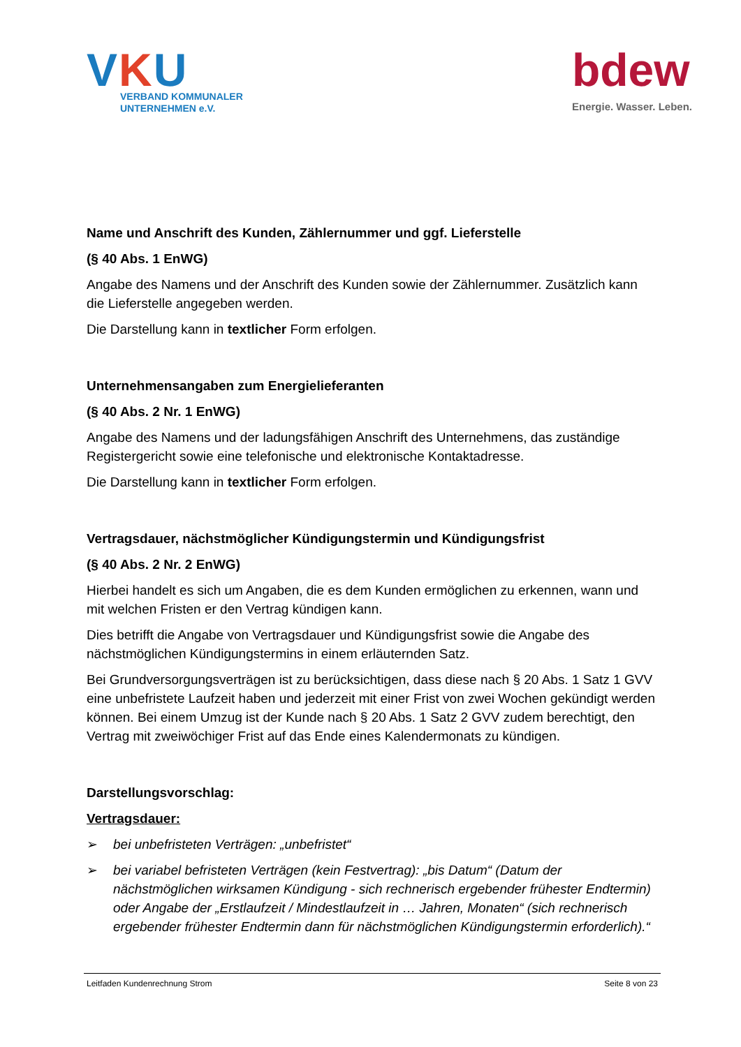VKU
VERBAND KOMMUNALER
UNTERNEHMEN e.V.
bdew
Energie. Wasser. Leben.
Name und Anschrift des Kunden, Zählernummer und ggf. Lieferstelle
(§ 40 Abs. 1 EnWG)
Angabe des Namens und der Anschrift des Kunden sowie der Zählernummer. Zusätzlich kann die Lieferstelle angegeben werden.
Die Darstellung kann in textlicher Form erfolgen.
Unternehmensangaben zum Energielieferanten
(§ 40 Abs. 2 Nr. 1 EnWG)
Angabe des Namens und der ladungsfähigen Anschrift des Unternehmens, das zuständige Registergericht sowie eine telefonische und elektronische Kontaktadresse.
Die Darstellung kann in textlicher Form erfolgen.
Vertragsdauer, nächstmöglicher Kündigungstermin und Kündigungsfrist
(§ 40 Abs. 2 Nr. 2 EnWG)
Hierbei handelt es sich um Angaben, die es dem Kunden ermöglichen zu erkennen, wann und mit welchen Fristen er den Vertrag kündigen kann.
Dies betrifft die Angabe von Vertragsdauer und Kündigungsfrist sowie die Angabe des nächstmöglichen Kündigungstermins in einem erläuternden Satz.
Bei Grundversorgungsverträgen ist zu berücksichtigen, dass diese nach § 20 Abs. 1 Satz 1 GVV eine unbefristete Laufzeit haben und jederzeit mit einer Frist von zwei Wochen gekündigt werden können. Bei einem Umzug ist der Kunde nach § 20 Abs. 1 Satz 2 GVV zudem berechtigt, den Vertrag mit zweiwöchiger Frist auf das Ende eines Kalendermonats zu kündigen.
Darstellungsvorschlag:
Vertragsdauer:
➢ bei unbefristeten Verträgen: „unbefristet“
➢ bei variabel befristeten Verträgen (kein Festvertrag): „bis Datum“ (Datum der nächstmöglichen wirksamen Kündigung - sich rechnerisch ergebender frühester Endtermin) oder Angabe der „Erstlaufzeit / Mindestlaufzeit in … Jahren, Monaten“ (sich rechnerisch ergebender frühester Endtermin dann für nächstmöglichen Kündigungstermin erforderlich).“
Leitfaden Kundenrechnung Strom Seite 8 von 23